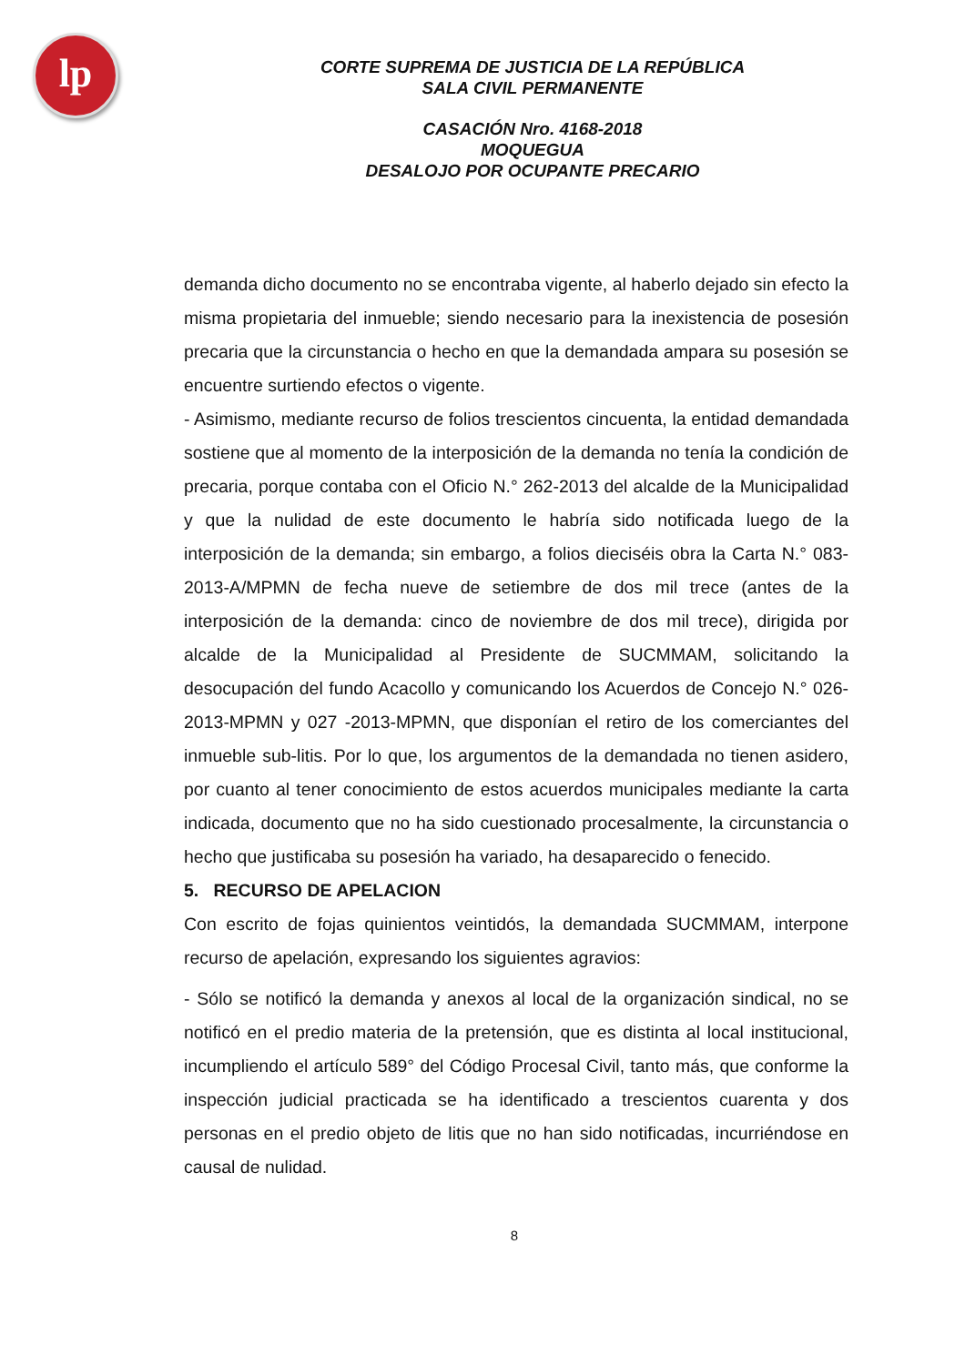lp
CORTE SUPREMA DE JUSTICIA DE LA REPÚBLICA
SALA CIVIL PERMANENTE
CASACIÓN Nro. 4168-2018
MOQUEGUA
DESALOJO POR OCUPANTE PRECARIO
demanda dicho documento no se encontraba vigente, al haberlo dejado sin efecto la misma propietaria del inmueble; siendo necesario para la inexistencia de posesión precaria que la circunstancia o hecho en que la demandada ampara su posesión se encuentre surtiendo efectos o vigente.
- Asimismo, mediante recurso de folios trescientos cincuenta, la entidad demandada sostiene que al momento de la interposición de la demanda no tenía la condición de precaria, porque contaba con el Oficio N.° 262-2013 del alcalde de la Municipalidad y que la nulidad de este documento le habría sido notificada luego de la interposición de la demanda; sin embargo, a folios dieciséis obra la Carta N.° 083-2013-A/MPMN de fecha nueve de setiembre de dos mil trece (antes de la interposición de la demanda: cinco de noviembre de dos mil trece), dirigida por alcalde de la Municipalidad al Presidente de SUCMMAM, solicitando la desocupación del fundo Acacollo y comunicando los Acuerdos de Concejo N.° 026-2013-MPMN y 027 -2013-MPMN, que disponían el retiro de los comerciantes del inmueble sub-litis. Por lo que, los argumentos de la demandada no tienen asidero, por cuanto al tener conocimiento de estos acuerdos municipales mediante la carta indicada, documento que no ha sido cuestionado procesalmente, la circunstancia o hecho que justificaba su posesión ha variado, ha desaparecido o fenecido.
5. RECURSO DE APELACION
Con escrito de fojas quinientos veintidós, la demandada SUCMMAM, interpone recurso de apelación, expresando los siguientes agravios:
- Sólo se notificó la demanda y anexos al local de la organización sindical, no se notificó en el predio materia de la pretensión, que es distinta al local institucional, incumpliendo el artículo 589° del Código Procesal Civil, tanto más, que conforme la inspección judicial practicada se ha identificado a trescientos cuarenta y dos personas en el predio objeto de litis que no han sido notificadas, incurriéndose en causal de nulidad.
8